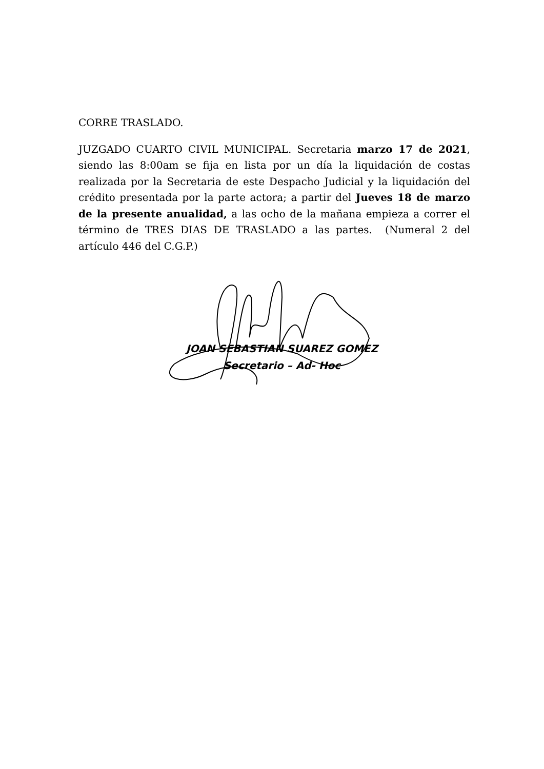CORRE TRASLADO.
JUZGADO CUARTO CIVIL MUNICIPAL. Secretaria marzo 17 de 2021, siendo las 8:00am se fija en lista por un día la liquidación de costas realizada por la Secretaria de este Despacho Judicial y la liquidación del crédito presentada por la parte actora; a partir del Jueves 18 de marzo de la presente anualidad, a las ocho de la mañana empieza a correr el término de TRES DIAS DE TRASLADO a las partes. (Numeral 2 del artículo 446 del C.G.P.)
JOAN SEBASTIAN SUAREZ GOMEZ
Secretario – Ad- Hoc